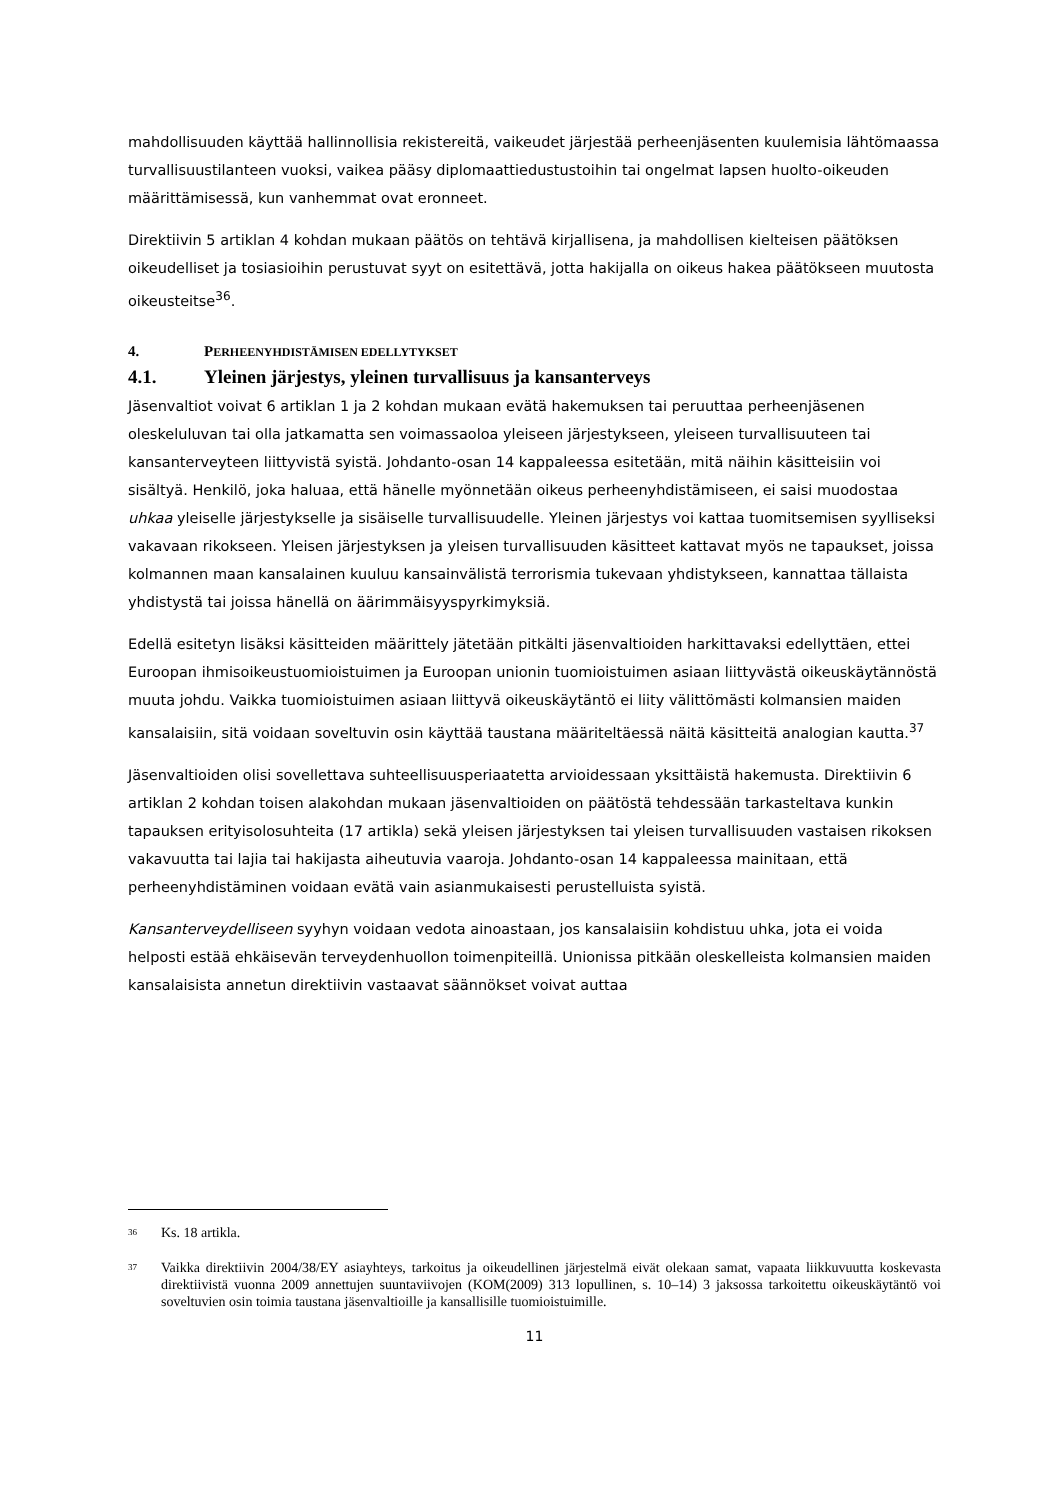mahdollisuuden käyttää hallinnollisia rekistereitä, vaikeudet järjestää perheenjäsenten kuulemisia lähtömaassa turvallisuustilanteen vuoksi, vaikea pääsy diplomaattiedustustoihin tai ongelmat lapsen huolto-oikeuden määrittämisessä, kun vanhemmat ovat eronneet.
Direktiivin 5 artiklan 4 kohdan mukaan päätös on tehtävä kirjallisena, ja mahdollisen kielteisen päätöksen oikeudelliset ja tosiasioihin perustuvat syyt on esitettävä, jotta hakijalla on oikeus hakea päätökseen muutosta oikeusteitse<sup>36</sup>.
4. PERHEENYHDISTÄMISEN EDELLYTYKSET
4.1. Yleinen järjestys, yleinen turvallisuus ja kansanterveys
Jäsenvaltiot voivat 6 artiklan 1 ja 2 kohdan mukaan evätä hakemuksen tai peruuttaa perheenjäsenen oleskeluluvan tai olla jatkamatta sen voimassaoloa yleiseen järjestykseen, yleiseen turvallisuuteen tai kansanterveyteen liittyvistä syistä. Johdanto-osan 14 kappaleessa esitetään, mitä näihin käsitteisiin voi sisältyä. Henkilö, joka haluaa, että hänelle myönnetään oikeus perheenyhdistämiseen, ei saisi muodostaa uhkaa yleiselle järjestykselle ja sisäiselle turvallisuudelle. Yleinen järjestys voi kattaa tuomitsemisen syylliseksi vakavaan rikokseen. Yleisen järjestyksen ja yleisen turvallisuuden käsitteet kattavat myös ne tapaukset, joissa kolmannen maan kansalainen kuuluu kansainvälistä terrorismia tukevaan yhdistykseen, kannattaa tällaista yhdistystä tai joissa hänellä on äärimmäisyyspyrkimyksiä.
Edellä esitetyn lisäksi käsitteiden määrittely jätetään pitkälti jäsenvaltioiden harkittavaksi edellyttäen, ettei Euroopan ihmisoikeustuomioistuimen ja Euroopan unionin tuomioistuimen asiaan liittyvästä oikeuskäytännöstä muuta johdu. Vaikka tuomioistuimen asiaan liittyvä oikeuskäytäntö ei liity välittömästi kolmansien maiden kansalaisiin, sitä voidaan soveltuvin osin käyttää taustana määriteltäessä näitä käsitteitä analogian kautta.<sup>37</sup>
Jäsenvaltioiden olisi sovellettava suhteellisuusperiaatetta arvioidessaan yksittäistä hakemusta. Direktiivin 6 artiklan 2 kohdan toisen alakohdan mukaan jäsenvaltioiden on päätöstä tehdessään tarkasteltava kunkin tapauksen erityisolosuhteita (17 artikla) sekä yleisen järjestyksen tai yleisen turvallisuuden vastaisen rikoksen vakavuutta tai lajia tai hakijasta aiheutuvia vaaroja. Johdanto-osan 14 kappaleessa mainitaan, että perheenyhdistäminen voidaan evätä vain asianmukaisesti perustelluista syistä.
Kansanterveydelliseen syyhyn voidaan vedota ainoastaan, jos kansalaisiin kohdistuu uhka, jota ei voida helposti estää ehkäisevän terveydenhuollon toimenpiteillä. Unionissa pitkään oleskelleista kolmansien maiden kansalaisista annetun direktiivin vastaavat säännökset voivat auttaa
<sup>36</sup> Ks. 18 artikla.
<sup>37</sup> Vaikka direktiivin 2004/38/EY asiayhteys, tarkoitus ja oikeudellinen järjestelmä eivät olekaan samat, vapaata liikkuvuutta koskevasta direktiivistä vuonna 2009 annettujen suuntaviivojen (KOM(2009) 313 lopullinen, s. 10–14) 3 jaksossa tarkoitettu oikeuskäytäntö voi soveltuvien osin toimia taustana jäsenvaltioille ja kansallisille tuomioistuimille.
11